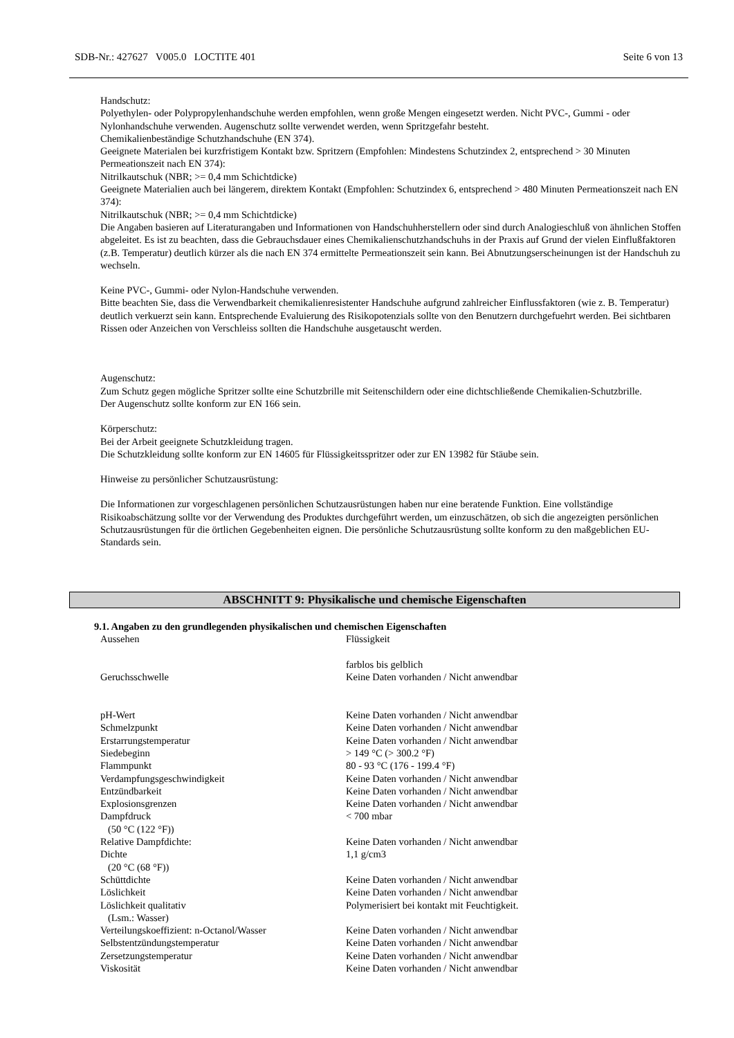SDB-Nr.: 427627 V005.0 LOCTITE 401 Seite 6 von 13
Handschutz:
Polyethylen- oder Polypropylenhandschuhe werden empfohlen, wenn große Mengen eingesetzt werden. Nicht PVC-, Gummi - oder Nylonhandschuhe verwenden. Augenschutz sollte verwendet werden, wenn Spritzgefahr besteht.
Chemikalienbeständige Schutzhandschuhe (EN 374).
Geeignete Materialen bei kurzfristigem Kontakt bzw. Spritzern (Empfohlen: Mindestens Schutzindex 2, entsprechend > 30 Minuten Permeationszeit nach EN 374):
Nitrilkautschuk (NBR; >= 0,4 mm Schichtdicke)
Geeignete Materialien auch bei längerem, direktem Kontakt (Empfohlen: Schutzindex 6, entsprechend > 480 Minuten Permeationszeit nach EN 374):
Nitrilkautschuk (NBR; >= 0,4 mm Schichtdicke)
Die Angaben basieren auf Literaturangaben und Informationen von Handschuhherstellern oder sind durch Analogieschluß von ähnlichen Stoffen abgeleitet. Es ist zu beachten, dass die Gebrauchsdauer eines Chemikalienschutzhandschuhs in der Praxis auf Grund der vielen Einflußfaktoren (z.B. Temperatur) deutlich kürzer als die nach EN 374 ermittelte Permeationszeit sein kann. Bei Abnutzungserscheinungen ist der Handschuh zu wechseln.
Keine PVC-, Gummi- oder Nylon-Handschuhe verwenden.
Bitte beachten Sie, dass die Verwendbarkeit chemikalienresistenter Handschuhe aufgrund zahlreicher Einflussfaktoren (wie z. B. Temperatur) deutlich verkuerzt sein kann. Entsprechende Evaluierung des Risikopotenzials sollte von den Benutzern durchgefuehrt werden. Bei sichtbaren Rissen oder Anzeichen von Verschleiss sollten die Handschuhe ausgetauscht werden.
Augenschutz:
Zum Schutz gegen mögliche Spritzer sollte eine Schutzbrille mit Seitenschildern oder eine dichtschließende Chemikalien-Schutzbrille.
Der Augenschutz sollte konform zur EN 166 sein.
Körperschutz:
Bei der Arbeit geeignete Schutzkleidung tragen.
Die Schutzkleidung sollte konform zur EN 14605 für Flüssigkeitsspritzer oder zur EN 13982 für Stäube sein.
Hinweise zu persönlicher Schutzausrüstung:
Die Informationen zur vorgeschlagenen persönlichen Schutzausrüstungen haben nur eine beratende Funktion. Eine vollständige Risikoabschätzung sollte vor der Verwendung des Produktes durchgeführt werden, um einzuschätzen, ob sich die angezeigten persönlichen Schutzausrüstungen für die örtlichen Gegebenheiten eignen. Die persönliche Schutzausrüstung sollte konform zu den maßgeblichen EU-Standards sein.
ABSCHNITT 9: Physikalische und chemische Eigenschaften
9.1. Angaben zu den grundlegenden physikalischen und chemischen Eigenschaften
| Aussehen | Flüssigkeit farblos bis gelblich |
| Geruchsschwelle | Keine Daten vorhanden / Nicht anwendbar |
| pH-Wert | Keine Daten vorhanden / Nicht anwendbar |
| Schmelzpunkt | Keine Daten vorhanden / Nicht anwendbar |
| Erstarrungstemperatur | Keine Daten vorhanden / Nicht anwendbar |
| Siedebeginn | > 149 °C (> 300.2 °F) |
| Flammpunkt | 80 - 93 °C (176 - 199.4 °F) |
| Verdampfungsgeschwindigkeit | Keine Daten vorhanden / Nicht anwendbar |
| Entzündbarkeit | Keine Daten vorhanden / Nicht anwendbar |
| Explosionsgrenzen | Keine Daten vorhanden / Nicht anwendbar |
| Dampfdruck (50 °C (122 °F)) | < 700 mbar |
| Relative Dampfdichte: | Keine Daten vorhanden / Nicht anwendbar |
| Dichte (20 °C (68 °F)) | 1,1 g/cm3 |
| Schüttdichte | Keine Daten vorhanden / Nicht anwendbar |
| Löslichkeit | Keine Daten vorhanden / Nicht anwendbar |
| Löslichkeit qualitativ (Lsm.: Wasser) | Polymerisiert bei kontakt mit Feuchtigkeit. |
| Verteilungskoeffizient: n-Octanol/Wasser | Keine Daten vorhanden / Nicht anwendbar |
| Selbstentzündungstemperatur | Keine Daten vorhanden / Nicht anwendbar |
| Zersetzungstemperatur | Keine Daten vorhanden / Nicht anwendbar |
| Viskosität | Keine Daten vorhanden / Nicht anwendbar |